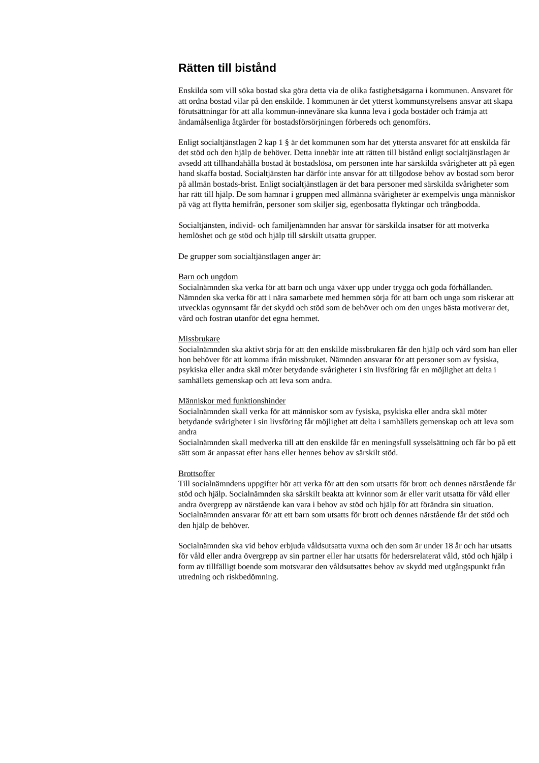Rätten till bistånd
Enskilda som vill söka bostad ska göra detta via de olika fastighetsägarna i kommunen. Ansvaret för att ordna bostad vilar på den enskilde. I kommunen är det ytterst kommunstyrelsens ansvar att skapa förutsättningar för att alla kommun-innevånare ska kunna leva i goda bostäder och främja att ändamålsenliga åtgärder för bostadsförsörjningen förbereds och genomförs.
Enligt socialtjänstlagen 2 kap 1 § är det kommunen som har det yttersta ansvaret för att enskilda får det stöd och den hjälp de behöver. Detta innebär inte att rätten till bistånd enligt socialtjänstlagen är avsedd att tillhandahålla bostad åt bostadslösa, om personen inte har särskilda svårigheter att på egen hand skaffa bostad. Socialtjänsten har därför inte ansvar för att tillgodose behov av bostad som beror på allmän bostads-brist. Enligt socialtjänstlagen är det bara personer med särskilda svårigheter som har rätt till hjälp. De som hamnar i gruppen med allmänna svårigheter är exempelvis unga människor på väg att flytta hemifrån, personer som skiljer sig, egenbosatta flyktingar och trångbodda.
Socialtjänsten, individ- och familjenämnden har ansvar för särskilda insatser för att motverka hemlöshet och ge stöd och hjälp till särskilt utsatta grupper.
De grupper som socialtjänstlagen anger är:
Barn och ungdom
Socialnämnden ska verka för att barn och unga växer upp under trygga och goda förhållanden. Nämnden ska verka för att i nära samarbete med hemmen sörja för att barn och unga som riskerar att utvecklas ogynnsamt får det skydd och stöd som de behöver och om den unges bästa motiverar det, vård och fostran utanför det egna hemmet.
Missbrukare
Socialnämnden ska aktivt sörja för att den enskilde missbrukaren får den hjälp och vård som han eller hon behöver för att komma ifrån missbruket. Nämnden ansvarar för att personer som av fysiska, psykiska eller andra skäl möter betydande svårigheter i sin livsföring får en möjlighet att delta i samhällets gemenskap och att leva som andra.
Människor med funktionshinder
Socialnämnden skall verka för att människor som av fysiska, psykiska eller andra skäl möter betydande svårigheter i sin livsföring får möjlighet att delta i samhällets gemenskap och att leva som andra
Socialnämnden skall medverka till att den enskilde får en meningsfull sysselsättning och får bo på ett sätt som är anpassat efter hans eller hennes behov av särskilt stöd.
Brottsoffer
Till socialnämndens uppgifter hör att verka för att den som utsatts för brott och dennes närstående får stöd och hjälp. Socialnämnden ska särskilt beakta att kvinnor som är eller varit utsatta för våld eller andra övergrepp av närstående kan vara i behov av stöd och hjälp för att förändra sin situation. Socialnämnden ansvarar för att ett barn som utsatts för brott och dennes närstående får det stöd och den hjälp de behöver.
Socialnämnden ska vid behov erbjuda våldsutsatta vuxna och den som är under 18 år och har utsatts för våld eller andra övergrepp av sin partner eller har utsatts för hedersrelaterat våld, stöd och hjälp i form av tillfälligt boende som motsvarar den våldsutsattes behov av skydd med utgångspunkt från utredning och riskbedömning.